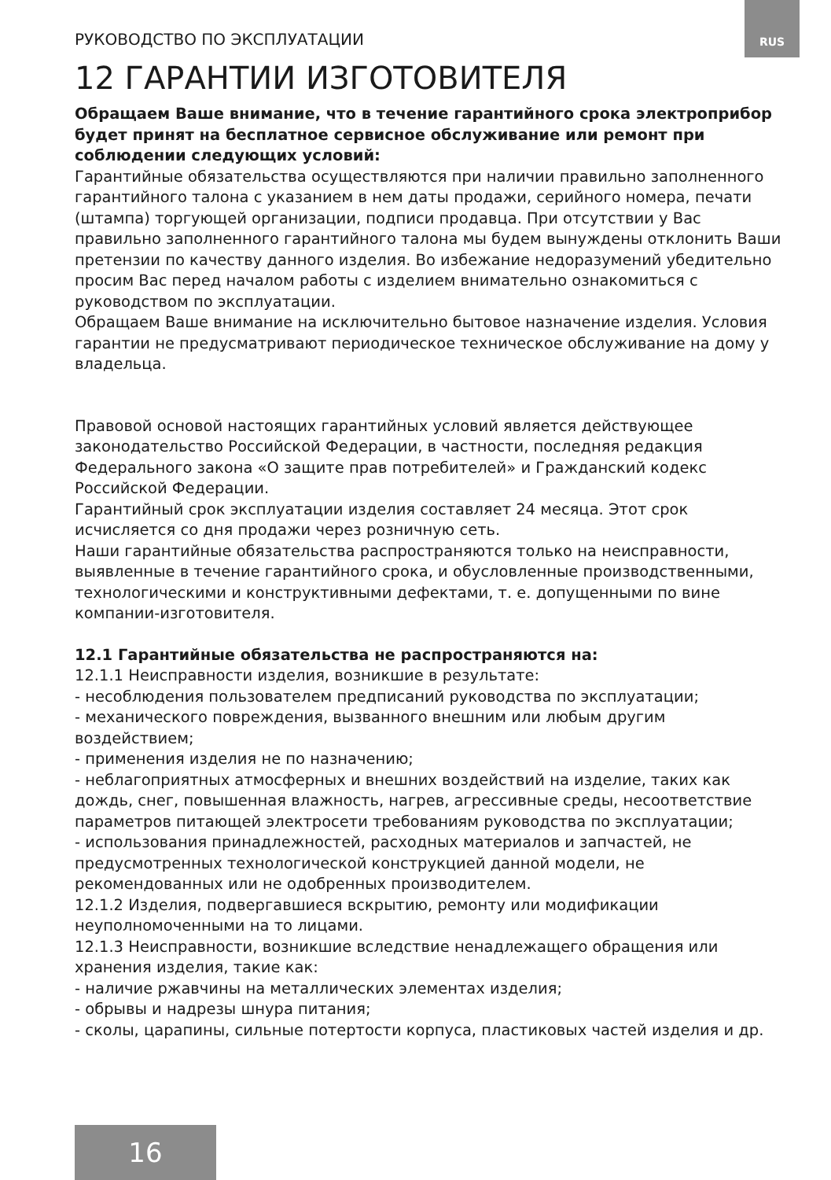RUS
РУКОВОДСТВО ПО ЭКСПЛУАТАЦИИ
12 ГАРАНТИИ ИЗГОТОВИТЕЛЯ
Обращаем Ваше внимание, что в течение гарантийного срока электроприбор будет принят на бесплатное сервисное обслуживание или ремонт при соблюдении следующих условий:
Гарантийные обязательства осуществляются при наличии правильно заполненного гарантийного талона с указанием в нем даты продажи, серийного номера, печати (штампа) торгующей организации, подписи продавца. При отсутствии у Вас правильно заполненного гарантийного талона мы будем вынуждены отклонить Ваши претензии по качеству данного изделия. Во избежание недоразумений убедительно просим Вас перед началом работы с изделием внимательно ознакомиться с руководством по эксплуатации.
Обращаем Ваше внимание на исключительно бытовое назначение изделия. Условия гарантии не предусматривают периодическое техническое обслуживание на дому у владельца.
Правовой основой настоящих гарантийных условий является действующее законодательство Российской Федерации, в частности, последняя редакция Федерального закона «О защите прав потребителей» и Гражданский кодекс Российской Федерации.
Гарантийный срок эксплуатации изделия составляет 24 месяца. Этот срок исчисляется со дня продажи через розничную сеть.
Наши гарантийные обязательства распространяются только на неисправности, выявленные в течение гарантийного срока, и обусловленные производственными, технологическими и конструктивными дефектами, т. е. допущенными по вине компании-изготовителя.
12.1 Гарантийные обязательства не распространяются на:
12.1.1 Неисправности изделия, возникшие в результате:
- несоблюдения пользователем предписаний руководства по эксплуатации;
- механического повреждения, вызванного внешним или любым другим воздействием;
- применения изделия не по назначению;
- неблагоприятных атмосферных и внешних воздействий на изделие, таких как дождь, снег, повышенная влажность, нагрев, агрессивные среды, несоответствие параметров питающей электросети требованиям руководства по эксплуатации;
- использования принадлежностей, расходных материалов и запчастей, не предусмотренных технологической конструкцией данной модели, не рекомендованных или не одобренных производителем.
12.1.2 Изделия, подвергавшиеся вскрытию, ремонту или модификации неуполномоченными на то лицами.
12.1.3 Неисправности, возникшие вследствие ненадлежащего обращения или хранения изделия, такие как:
- наличие ржавчины на металлических элементах изделия;
- обрывы и надрезы шнура питания;
- сколы, царапины, сильные потертости корпуса, пластиковых частей изделия и др.
16